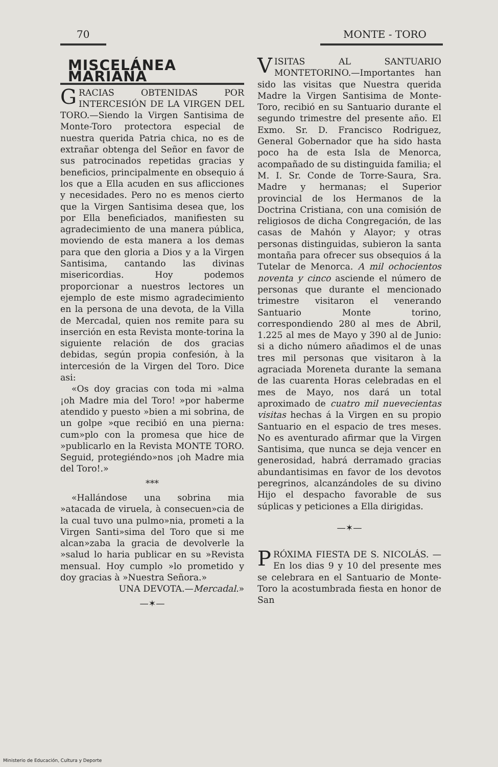70 MONTE - TORO
MISCELÁNEA MARIANA
GRACIAS OBTENIDAS POR INTERCESIÓN DE LA VIRGEN DEL TORO.—Siendo la Virgen Santisima de Monte-Toro protectora especial de nuestra querida Patria chica, no es de extrañar obtenga del Señor en favor de sus patrocinados repetidas gracias y beneficios, principalmente en obsequio á los que a Ella acuden en sus aflicciones y necesidades. Pero no es menos cierto que la Virgen Santisima desea que, los por Ella beneficiados, manifiesten su agradecimiento de una manera pública, moviendo de esta manera a los demas para que den gloria a Dios y a la Virgen Santisima, cantando las divinas misericordias. Hoy podemos proporcionar a nuestros lectores un ejemplo de este mismo agradecimiento en la persona de una devota, de la Villa de Mercadal, quien nos remite para su inserción en esta Revista monte-torina la siguiente relación de dos gracias debidas, según propia confesión, à la intercesión de la Virgen del Toro. Dice asi:
«Os doy gracias con toda mi »alma ¡oh Madre mia del Toro! »por haberme atendido y puesto »bien a mi sobrina, de un golpe »que recibió en una pierna: cum»plo con la promesa que hice de »publicarlo en la Revista MONTE TORO. Seguid, protegiéndo»nos ¡oh Madre mia del Toro!.»
***
«Hallándose una sobrina mia »atacada de viruela, à consecuen»cia de la cual tuvo una pulmo»nia, prometi a la Virgen Santi»sima del Toro que si me alcan»zaba la gracia de devolverle la »salud lo haria publicar en su »Revista mensual. Hoy cumplo »lo prometido y doy gracias à »Nuestra Señora.»
UNA DEVOTA.—Mercadal.»
—✶—
VISITAS AL SANTUARIO MONTETORINO.—Importantes han sido las visitas que Nuestra querida Madre la Virgen Santisima de Monte-Toro, recibió en su Santuario durante el segundo trimestre del presente año. El Exmo. Sr. D. Francisco Rodriguez, General Gobernador que ha sido hasta poco ha de esta Isla de Menorca, acompañado de su distinguida familia; el M. I. Sr. Conde de Torre-Saura, Sra. Madre y hermanas; el Superior provincial de los Hermanos de la Doctrina Cristiana, con una comisión de religiosos de dicha Congregación, de las casas de Mahón y Alayor; y otras personas distinguidas, subieron la santa montaña para ofrecer sus obsequios á la Tutelar de Menorca. A mil ochocientos noventa y cinco asciende el número de personas que durante el mencionado trimestre visitaron el venerando Santuario Monte torino, correspondiendo 280 al mes de Abril, 1.225 al mes de Mayo y 390 al de Junio: si a dicho número añadimos el de unas tres mil personas que visitaron à la agraciada Moreneta durante la semana de las cuarenta Horas celebradas en el mes de Mayo, nos dará un total aproximado de cuatro mil nuevecientas visitas hechas á la Virgen en su propio Santuario en el espacio de tres meses. No es aventurado afirmar que la Virgen Santisima, que nunca se deja vencer en generosidad, habrá derramado gracias abundantisimas en favor de los devotos peregrinos, alcanzándoles de su divino Hijo el despacho favorable de sus súplicas y peticiones a Ella dirigidas.
—✶—
PRÓXIMA FIESTA DE S. NICOLÁS. —En los dias 9 y 10 del presente mes se celebrara en el Santuario de Monte-Toro la acostumbrada fiesta en honor de San
Ministerio de Educación, Cultura y Deporte